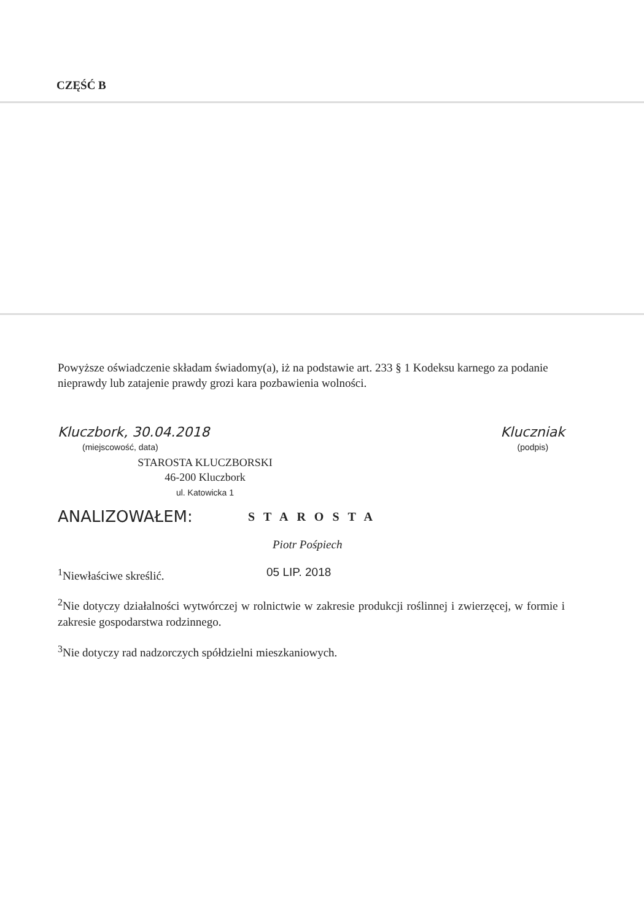CZĘŚĆ B
Powyższe oświadczenie składam świadomy(a), iż na podstawie art. 233 § 1 Kodeksu karnego za podanie nieprawdy lub zatajenie prawdy grozi kara pozbawienia wolności.
Kluczbork, 30.04.2018
(miejscowość, data)
Kluczniak
(podpis)
STAROSTA KLUCZBORSKI
46-200 Kluczbork
ul. Katowicka 1
ANALIZOWAŁEM:
STAROSTA
Piotr Pośpiech
<sup>1</sup> Niewłaściwe skreślić. 05 LIP. 2018
<sup>2</sup> Nie dotyczy działalności wytwórczej w rolnictwie w zakresie produkcji roślinnej i zwierzęcej, w formie i zakresie gospodarstwa rodzinnego.
<sup>3</sup> Nie dotyczy rad nadzorczych spółdzielni mieszkaniowych.